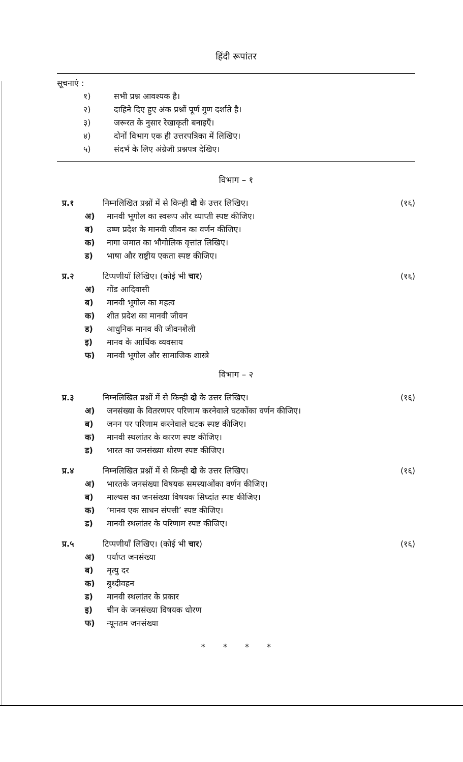हिंदी रूपांतर
सूचनाएं :
१) सभी प्रश्न आवश्यक है।
२) दाहिने दिए हुए अंक प्रश्नों पूर्ण गुण दर्शाते है।
३) जरूरत के नुसार रेखाकृती बनाइएँ।
४) दोनों विभाग एक ही उत्तरपत्रिका में लिखिए।
५) संदर्भ के लिए अंग्रेजी प्रश्नपत्र देखिए।
विभाग – १
प्र.१ निम्नलिखित प्रश्नों में से किन्ही दो के उत्तर लिखिए। (१६)
अ) मानवी भूगोल का स्वरूप और व्याप्ती स्पष्ट कीजिए।
ब) उष्ण प्रदेश के मानवी जीवन का वर्णन कीजिए।
क) नागा जमात का भौगोलिक वृत्तांत लिखिए।
ड) भाषा और राष्ट्रीय एकता स्पष्ट कीजिए।
प्र.२ टिप्पणीयाँ लिखिए। (कोई भी चार) (१६)
अ) गोंड आदिवासी
ब) मानवी भूगोल का महत्व
क) शीत प्रदेश का मानवी जीवन
ड) आधुनिक मानव की जीवनशैली
इ) मानव के आर्थिक व्यवसाय
फ) मानवी भूगोल और सामाजिक शास्त्रे
विभाग – २
प्र.३ निम्नलिखित प्रश्नों में से किन्ही दो के उत्तर लिखिए। (१६)
अ) जनसंख्या के वितरणपर परिणाम करनेवाले घटकोंका वर्णन कीजिए।
ब) जनन पर परिणाम करनेवाले घटक स्पष्ट कीजिए।
क) मानवी स्थलांतर के कारण स्पष्ट कीजिए।
ड) भारत का जनसंख्या धोरण स्पष्ट कीजिए।
प्र.४ निम्नलिखित प्रश्नों में से किन्ही दो के उत्तर लिखिए। (१६)
अ) भारतके जनसंख्या विषयक समस्याओंका वर्णन कीजिए।
ब) माल्थस का जनसंख्या विषयक सिध्दांत स्पष्ट कीजिए।
क) ‘मानव एक साधन संपत्ती’ स्पष्ट कीजिए।
ड) मानवी स्थलांतर के परिणाम स्पष्ट कीजिए।
प्र.५ टिप्पणीयाँ लिखिए। (कोई भी चार) (१६)
अ) पर्याप्त जनसंख्या
ब) मृत्यु दर
क) बुध्दीवहन
ड) मानवी स्थलांतर के प्रकार
इ) चीन के जनसंख्या विषयक धोरण
फ) न्यूनतम जनसंख्या
* * * *